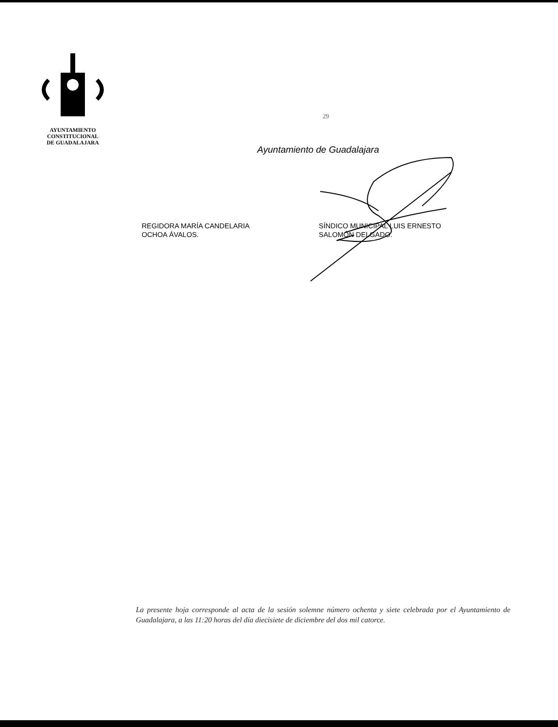AYUNTAMIENTO
CONSTITUCIONAL
DE GUADALAJARA
29
Ayuntamiento de Guadalajara
REGIDORA MARÍA CANDELARIA
OCHOA ÁVALOS.
SÍNDICO MUNICIPAL LUIS ERNESTO
SALOMÓN DELGADO.
La presente hoja corresponde al acta de la sesión solemne número ochenta y siete celebrada por el Ayuntamiento de Guadalajara, a las 11:20 horas del día diecisiete de diciembre del dos mil catorce.